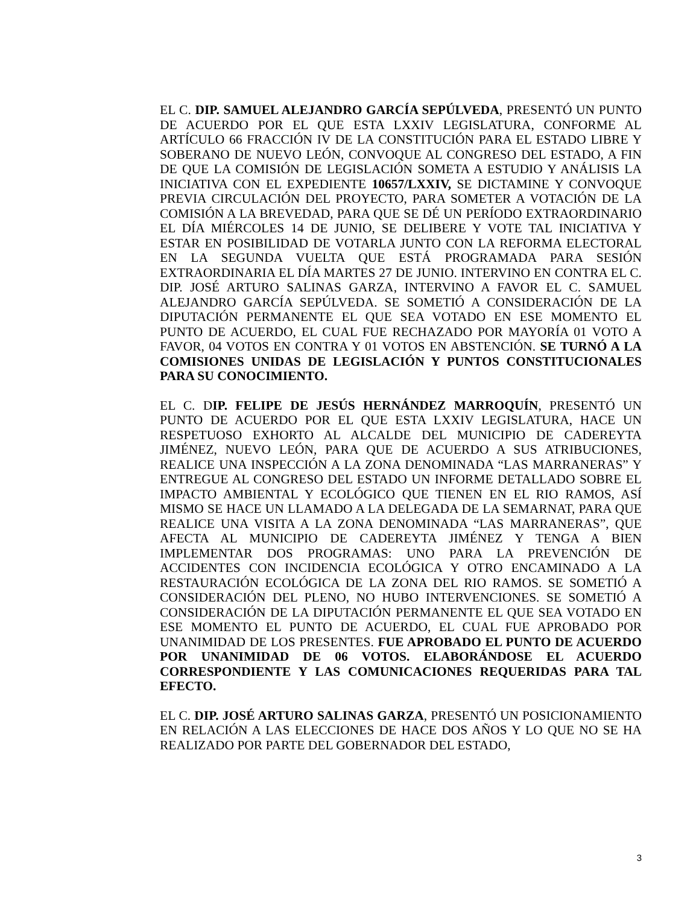EL C. DIP. SAMUEL ALEJANDRO GARCÍA SEPÚLVEDA, PRESENTÓ UN PUNTO DE ACUERDO POR EL QUE ESTA LXXIV LEGISLATURA, CONFORME AL ARTÍCULO 66 FRACCIÓN IV DE LA CONSTITUCIÓN PARA EL ESTADO LIBRE Y SOBERANO DE NUEVO LEÓN, CONVOQUE AL CONGRESO DEL ESTADO, A FIN DE QUE LA COMISIÓN DE LEGISLACIÓN SOMETA A ESTUDIO Y ANÁLISIS LA INICIATIVA CON EL EXPEDIENTE 10657/LXXIV, SE DICTAMINE Y CONVOQUE PREVIA CIRCULACIÓN DEL PROYECTO, PARA SOMETER A VOTACIÓN DE LA COMISIÓN A LA BREVEDAD, PARA QUE SE DÉ UN PERÍODO EXTRAORDINARIO EL DÍA MIÉRCOLES 14 DE JUNIO, SE DELIBERE Y VOTE TAL INICIATIVA Y ESTAR EN POSIBILIDAD DE VOTARLA JUNTO CON LA REFORMA ELECTORAL EN LA SEGUNDA VUELTA QUE ESTÁ PROGRAMADA PARA SESIÓN EXTRAORDINARIA EL DÍA MARTES 27 DE JUNIO. INTERVINO EN CONTRA EL C. DIP. JOSÉ ARTURO SALINAS GARZA, INTERVINO A FAVOR EL C. SAMUEL ALEJANDRO GARCÍA SEPÚLVEDA. SE SOMETIÓ A CONSIDERACIÓN DE LA DIPUTACIÓN PERMANENTE EL QUE SEA VOTADO EN ESE MOMENTO EL PUNTO DE ACUERDO, EL CUAL FUE RECHAZADO POR MAYORÍA 01 VOTO A FAVOR, 04 VOTOS EN CONTRA Y 01 VOTOS EN ABSTENCIÓN. SE TURNÓ A LA COMISIONES UNIDAS DE LEGISLACIÓN Y PUNTOS CONSTITUCIONALES PARA SU CONOCIMIENTO.
EL C. DIP. FELIPE DE JESÚS HERNÁNDEZ MARROQUÍN, PRESENTÓ UN PUNTO DE ACUERDO POR EL QUE ESTA LXXIV LEGISLATURA, HACE UN RESPETUOSO EXHORTO AL ALCALDE DEL MUNICIPIO DE CADEREYTA JIMÉNEZ, NUEVO LEÓN, PARA QUE DE ACUERDO A SUS ATRIBUCIONES, REALICE UNA INSPECCIÓN A LA ZONA DENOMINADA “LAS MARRANERAS” Y ENTREGUE AL CONGRESO DEL ESTADO UN INFORME DETALLADO SOBRE EL IMPACTO AMBIENTAL Y ECOLÓGICO QUE TIENEN EN EL RIO RAMOS, ASÍ MISMO SE HACE UN LLAMADO A LA DELEGADA DE LA SEMARNAT, PARA QUE REALICE UNA VISITA A LA ZONA DENOMINADA “LAS MARRANERAS”, QUE AFECTA AL MUNICIPIO DE CADEREYTA JIMÉNEZ Y TENGA A BIEN IMPLEMENTAR DOS PROGRAMAS: UNO PARA LA PREVENCIÓN DE ACCIDENTES CON INCIDENCIA ECOLÓGICA Y OTRO ENCAMINADO A LA RESTAURACIÓN ECOLÓGICA DE LA ZONA DEL RIO RAMOS. SE SOMETIÓ A CONSIDERACIÓN DEL PLENO, NO HUBO INTERVENCIONES. SE SOMETIÓ A CONSIDERACIÓN DE LA DIPUTACIÓN PERMANENTE EL QUE SEA VOTADO EN ESE MOMENTO EL PUNTO DE ACUERDO, EL CUAL FUE APROBADO POR UNANIMIDAD DE LOS PRESENTES. FUE APROBADO EL PUNTO DE ACUERDO POR UNANIMIDAD DE 06 VOTOS. ELABORÁNDOSE EL ACUERDO CORRESPONDIENTE Y LAS COMUNICACIONES REQUERIDAS PARA TAL EFECTO.
EL C. DIP. JOSÉ ARTURO SALINAS GARZA, PRESENTÓ UN POSICIONAMIENTO EN RELACIÓN A LAS ELECCIONES DE HACE DOS AÑOS Y LO QUE NO SE HA REALIZADO POR PARTE DEL GOBERNADOR DEL ESTADO,
3